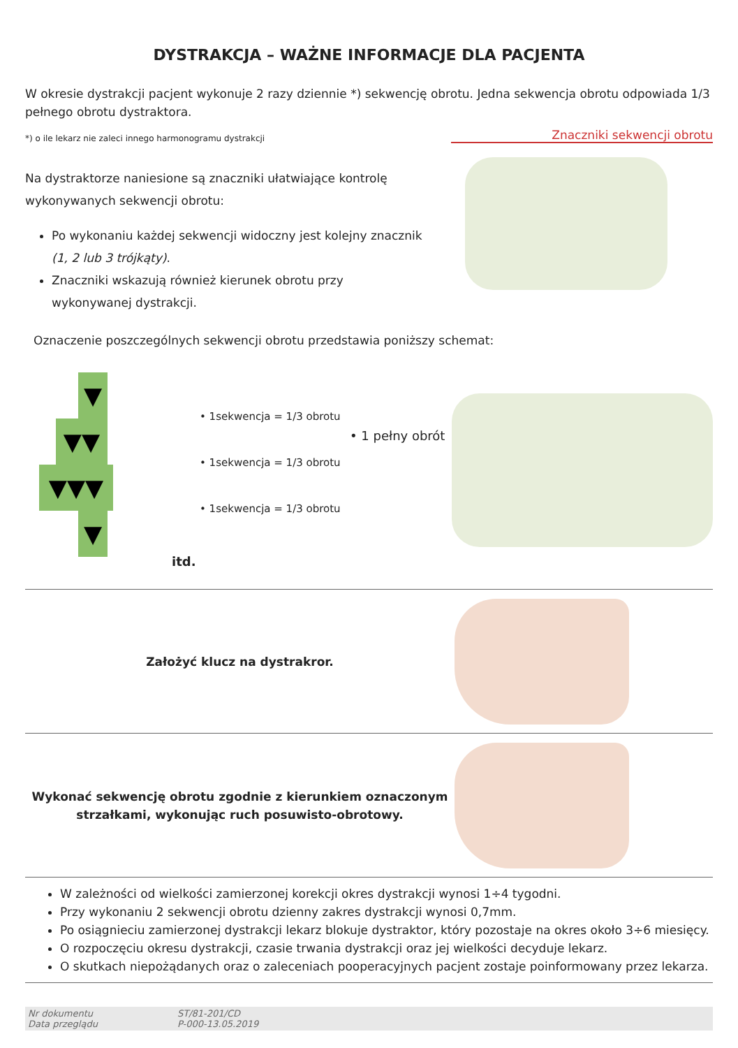DYSTRAKCJA – WAŻNE INFORMACJE DLA PACJENTA
W okresie dystrakcji pacjent wykonuje 2 razy dziennie *) sekwencję obrotu. Jedna sekwencja obrotu odpowiada 1/3 pełnego obrotu dystraktora.
*) o ile lekarz nie zaleci innego harmonogramu dystrakcji
Na dystraktorze naniesione są znaczniki ułatwiające kontrolę wykonywanych sekwencji obrotu:
Po wykonaniu każdej sekwencji widoczny jest kolejny znacznik (1, 2 lub 3 trójkąty).
Znaczniki wskazują również kierunek obrotu przy wykonywanej dystrakcji.
Znaczniki sekwencji obrotu
Oznaczenie poszczególnych sekwencji obrotu przedstawia poniższy schemat:
• 1sekwencja = 1/3 obrotu
• 1sekwencja = 1/3 obrotu
• 1sekwencja = 1/3 obrotu
• 1 pełny obrót
▼
▼▼
▼▼▼
▼
itd.
Założyć klucz na dystrakror.
Wykonać sekwencję obrotu zgodnie z kierunkiem oznaczonym
strzałkami, wykonując ruch posuwisto-obrotowy.
W zależności od wielkości zamierzonej korekcji okres dystrakcji wynosi 1÷4 tygodni.
Przy wykonaniu 2 sekwencji obrotu dzienny zakres dystrakcji wynosi 0,7mm.
Po osiągnieciu zamierzonej dystrakcji lekarz blokuje dystraktor, który pozostaje na okres około 3÷6 miesięcy.
O rozpoczęciu okresu dystrakcji, czasie trwania dystrakcji oraz jej wielkości decyduje lekarz.
O skutkach niepożądanych oraz o zaleceniach pooperacyjnych pacjent zostaje poinformowany przez lekarza.
Nr dokumentu
Data przeglądu
ST/81-201/CD
P-000-13.05.2019